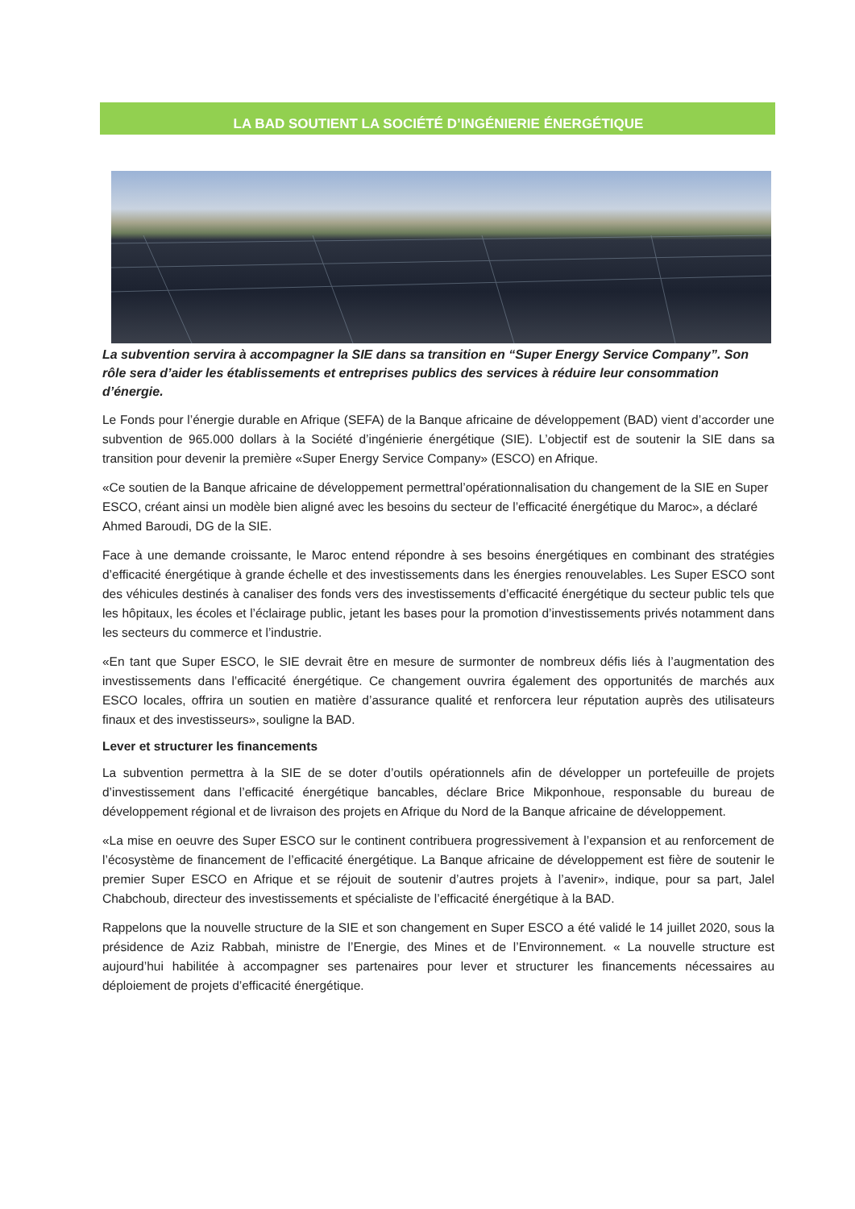LA BAD SOUTIENT LA SOCIÉTÉ D’INGÉNIERIE ÉNERGÉTIQUE
La subvention servira à accompagner la SIE dans sa transition en “Super Energy Service Company”. Son rôle sera d’aider les établissements et entreprises publics des services à réduire leur consommation d’énergie.
Le Fonds pour l’énergie durable en Afrique (SEFA) de la Banque africaine de développement (BAD) vient d’accorder une subvention de 965.000 dollars à la Société d’ingénierie énergétique (SIE). L’objectif est de soutenir la SIE dans sa transition pour devenir la première «Super Energy Service Company» (ESCO) en Afrique.
«Ce soutien de la Banque africaine de développement permettral’opérationnalisation du changement de la SIE en Super ESCO, créant ainsi un modèle bien aligné avec les besoins du secteur de l’efficacité énergétique du Maroc», a déclaré Ahmed Baroudi, DG de la SIE.
Face à une demande croissante, le Maroc entend répondre à ses besoins énergétiques en combinant des stratégies d’efficacité énergétique à grande échelle et des investissements dans les énergies renouvelables. Les Super ESCO sont des véhicules destinés à canaliser des fonds vers des investissements d’efficacité énergétique du secteur public tels que les hôpitaux, les écoles et l’éclairage public, jetant les bases pour la promotion d’investissements privés notamment dans les secteurs du commerce et l’industrie.
«En tant que Super ESCO, le SIE devrait être en mesure de surmonter de nombreux défis liés à l’augmentation des investissements dans l’efficacité énergétique. Ce changement ouvrira également des opportunités de marchés aux ESCO locales, offrira un soutien en matière d’assurance qualité et renforcera leur réputation auprès des utilisateurs finaux et des investisseurs», souligne la BAD.
Lever et structurer les financements
La subvention permettra à la SIE de se doter d’outils opérationnels afin de développer un portefeuille de projets d’investissement dans l’efficacité énergétique bancables, déclare Brice Mikponhoue, responsable du bureau de développement régional et de livraison des projets en Afrique du Nord de la Banque africaine de développement.
«La mise en oeuvre des Super ESCO sur le continent contribuera progressivement à l’expansion et au renforcement de l’écosystème de financement de l’efficacité énergétique. La Banque africaine de développement est fière de soutenir le premier Super ESCO en Afrique et se réjouit de soutenir d’autres projets à l’avenir», indique, pour sa part, Jalel Chabchoub, directeur des investissements et spécialiste de l’efficacité énergétique à la BAD.
Rappelons que la nouvelle structure de la SIE et son changement en Super ESCO a été validé le 14 juillet 2020, sous la présidence de Aziz Rabbah, ministre de l’Energie, des Mines et de l’Environnement. « La nouvelle structure est aujourd’hui habilitée à accompagner ses partenaires pour lever et structurer les financements nécessaires au déploiement de projets d’efficacité énergétique.